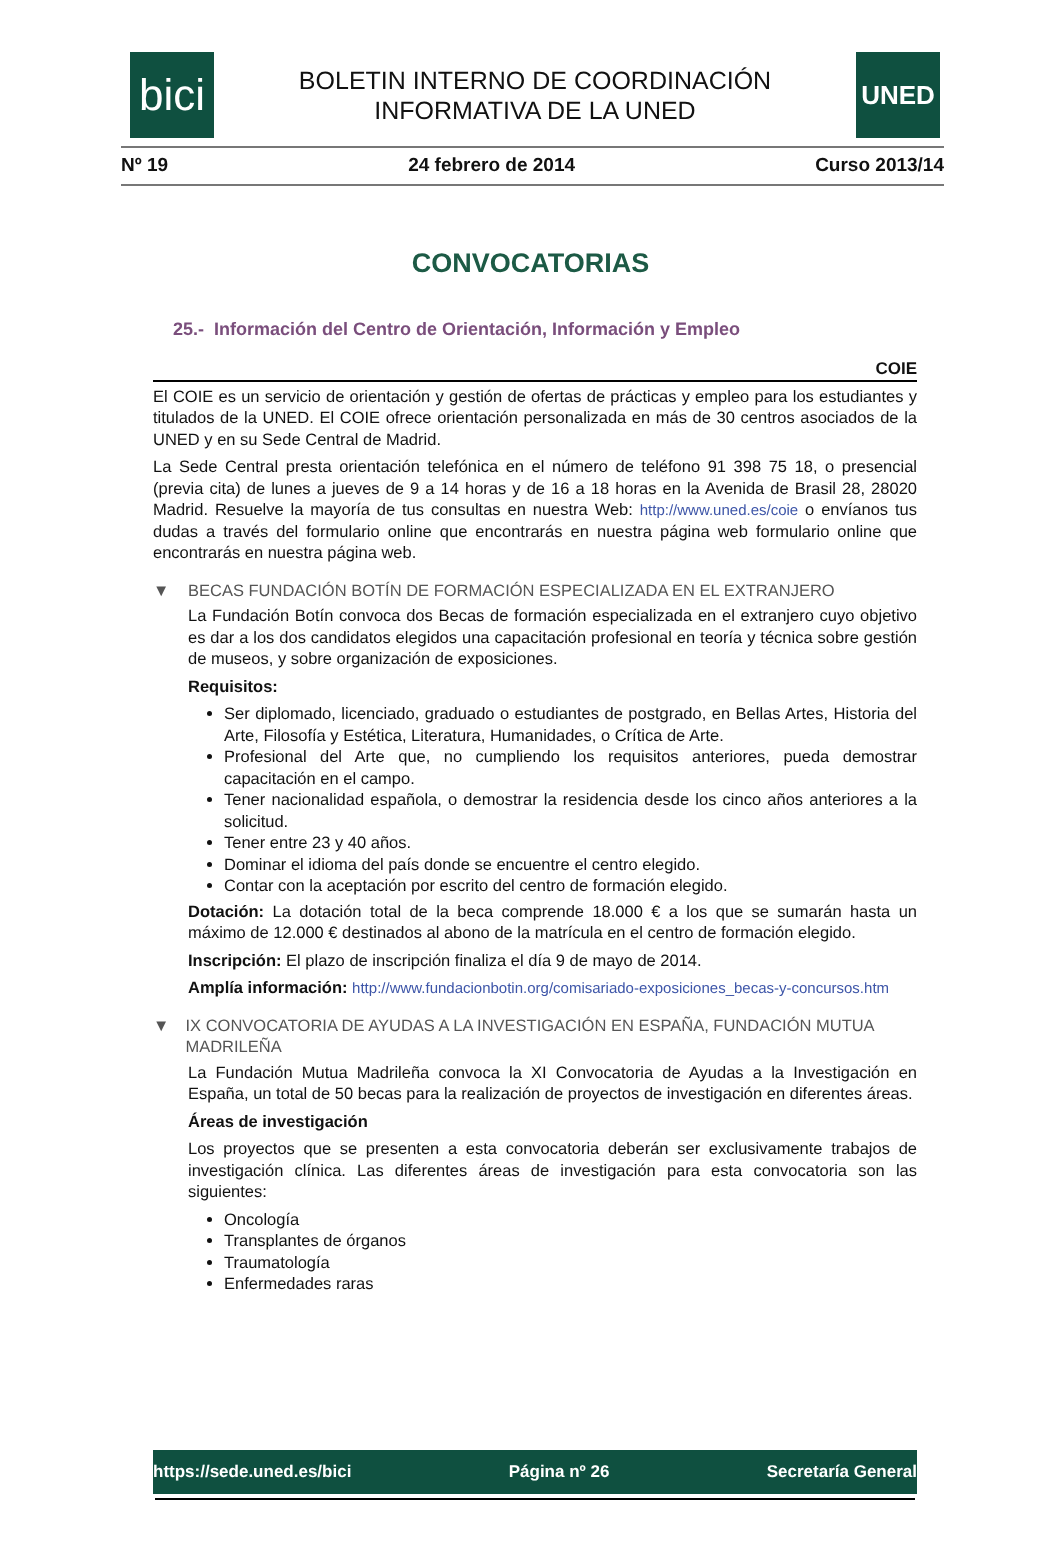bici
BOLETIN INTERNO DE COORDINACIÓN
INFORMATIVA DE LA UNED
UNED
Nº 19 24 febrero de 2014 Curso 2013/14
CONVOCATORIAS
25.- Información del Centro de Orientación, Información y Empleo
COIE
El COIE es un servicio de orientación y gestión de ofertas de prácticas y empleo para los estudiantes y titulados de la UNED. El COIE ofrece orientación personalizada en más de 30 centros asociados de la UNED y en su Sede Central de Madrid.
La Sede Central presta orientación telefónica en el número de teléfono 91 398 75 18, o presencial (previa cita) de lunes a jueves de 9 a 14 horas y de 16 a 18 horas en la Avenida de Brasil 28, 28020 Madrid. Resuelve la mayoría de tus consultas en nuestra Web: http://www.uned.es/coie o envíanos tus dudas a través del formulario online que encontrarás en nuestra página web formulario online que encontrarás en nuestra página web.
▼ BECAS FUNDACIÓN BOTÍN DE FORMACIÓN ESPECIALIZADA EN EL EXTRANJERO
La Fundación Botín convoca dos Becas de formación especializada en el extranjero cuyo objetivo es dar a los dos candidatos elegidos una capacitación profesional en teoría y técnica sobre gestión de museos, y sobre organización de exposiciones.
Requisitos:
Ser diplomado, licenciado, graduado o estudiantes de postgrado, en Bellas Artes, Historia del Arte, Filosofía y Estética, Literatura, Humanidades, o Crítica de Arte.
Profesional del Arte que, no cumpliendo los requisitos anteriores, pueda demostrar capacitación en el campo.
Tener nacionalidad española, o demostrar la residencia desde los cinco años anteriores a la solicitud.
Tener entre 23 y 40 años.
Dominar el idioma del país donde se encuentre el centro elegido.
Contar con la aceptación por escrito del centro de formación elegido.
Dotación: La dotación total de la beca comprende 18.000 € a los que se sumarán hasta un máximo de 12.000 € destinados al abono de la matrícula en el centro de formación elegido.
Inscripción: El plazo de inscripción finaliza el día 9 de mayo de 2014.
Amplía información: http://www.fundacionbotin.org/comisariado-exposiciones_becas-y-concursos.htm
▼ IX CONVOCATORIA DE AYUDAS A LA INVESTIGACIÓN EN ESPAÑA, FUNDACIÓN MUTUA MADRILEÑA
La Fundación Mutua Madrileña convoca la XI Convocatoria de Ayudas a la Investigación en España, un total de 50 becas para la realización de proyectos de investigación en diferentes áreas.
Áreas de investigación
Los proyectos que se presenten a esta convocatoria deberán ser exclusivamente trabajos de investigación clínica. Las diferentes áreas de investigación para esta convocatoria son las siguientes:
Oncología
Transplantes de órganos
Traumatología
Enfermedades raras
https://sede.uned.es/bici Página nº 26 Secretaría General